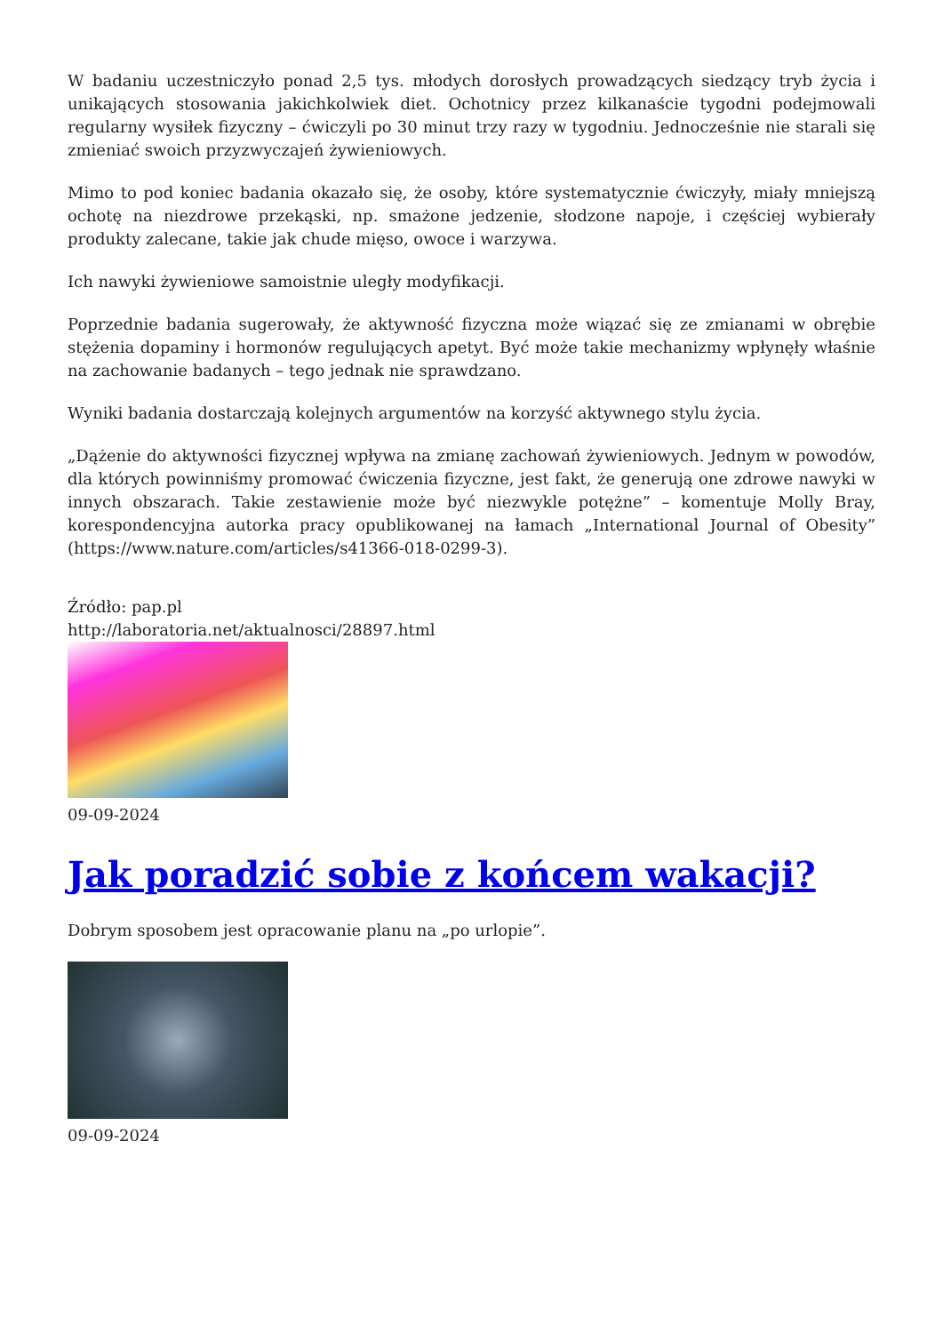W badaniu uczestniczyło ponad 2,5 tys. młodych dorosłych prowadzących siedzący tryb życia i unikających stosowania jakichkolwiek diet. Ochotnicy przez kilkanaście tygodni podejmowali regularny wysiłek fizyczny – ćwiczyli po 30 minut trzy razy w tygodniu. Jednocześnie nie starali się zmieniać swoich przyzwyczajeń żywieniowych.
Mimo to pod koniec badania okazało się, że osoby, które systematycznie ćwiczyły, miały mniejszą ochotę na niezdrowe przekąski, np. smażone jedzenie, słodzone napoje, i częściej wybierały produkty zalecane, takie jak chude mięso, owoce i warzywa.
Ich nawyki żywieniowe samoistnie uległy modyfikacji.
Poprzednie badania sugerowały, że aktywność fizyczna może wiązać się ze zmianami w obrębie stężenia dopaminy i hormonów regulujących apetyt. Być może takie mechanizmy wpłynęły właśnie na zachowanie badanych – tego jednak nie sprawdzano.
Wyniki badania dostarczają kolejnych argumentów na korzyść aktywnego stylu życia.
„Dążenie do aktywności fizycznej wpływa na zmianę zachowań żywieniowych. Jednym w powodów, dla których powinniśmy promować ćwiczenia fizyczne, jest fakt, że generują one zdrowe nawyki w innych obszarach. Takie zestawienie może być niezwykle potężne” – komentuje Molly Bray, korespondencyjna autorka pracy opublikowanej na łamach „International Journal of Obesity” (https://www.nature.com/articles/s41366-018-0299-3).
Źródło: pap.pl
http://laboratoria.net/aktualnosci/28897.html
09-09-2024
Jak poradzić sobie z końcem wakacji?
Dobrym sposobem jest opracowanie planu na „po urlopie”.
09-09-2024